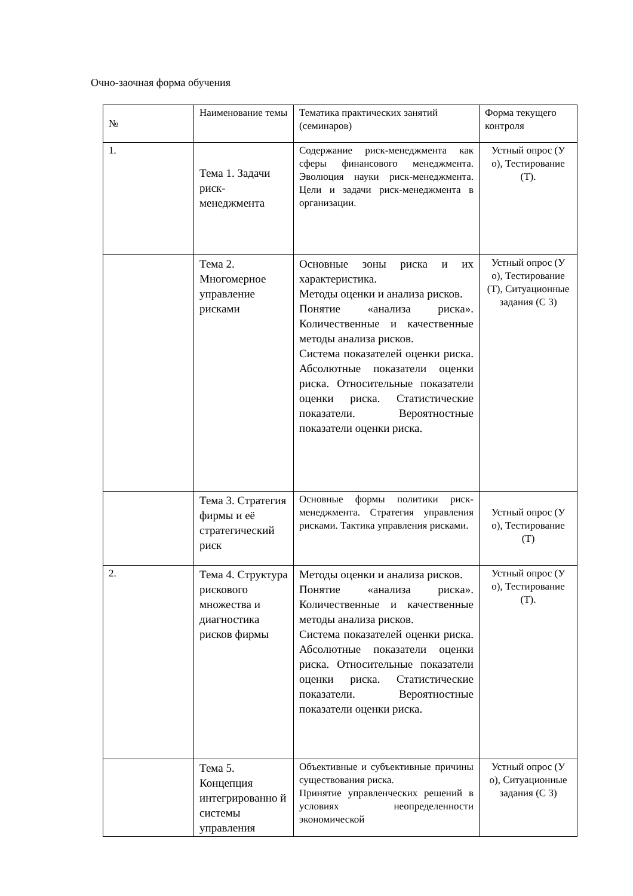Очно-заочная форма обучения
| № | Наименование темы | Тематика практических занятий (семинаров) | Форма текущего контроля |
| 1. | Тема 1. Задачи риск-менеджмента | Содержание риск-менеджмента как сферы финансового менеджмента. Эволюция науки риск-менеджмента. Цели и задачи риск-менеджмента в организации. | Устный опрос (У о), Тестирование (Т). |
| | Тема 2. Многомерное управление рисками | Основные зоны риска и их характеристика. Методы оценки и анализа рисков. Понятие «анализа риска». Количественные и качественные методы анализа рисков. Система показателей оценки риска. Абсолютные показатели оценки риска. Относительные показатели оценки риска. Статистические показатели. Вероятностные показатели оценки риска. | Устный опрос (У о), Тестирование (Т), Ситуационные задания (С З) |
| | Тема 3. Стратегия фирмы и её стратегический риск | Основные формы политики риск-менеджмента. Стратегия управления рисками. Тактика управления рисками. | Устный опрос (У о), Тестирование (Т) |
| 2. | Тема 4. Структура рискового множества и диагностика рисков фирмы | Методы оценки и анализа рисков. Понятие «анализа риска». Количественные и качественные методы анализа рисков. Система показателей оценки риска. Абсолютные показатели оценки риска. Относительные показатели оценки риска. Статистические показатели. Вероятностные показатели оценки риска. | Устный опрос (У о), Тестирование (Т). |
| | Тема 5. Концепция интегрированно й системы управления | Объективные и субъективные причины существования риска. Принятие управленческих решений в условиях неопределенности экономической | Устный опрос (У о), Ситуационные задания (С З) |